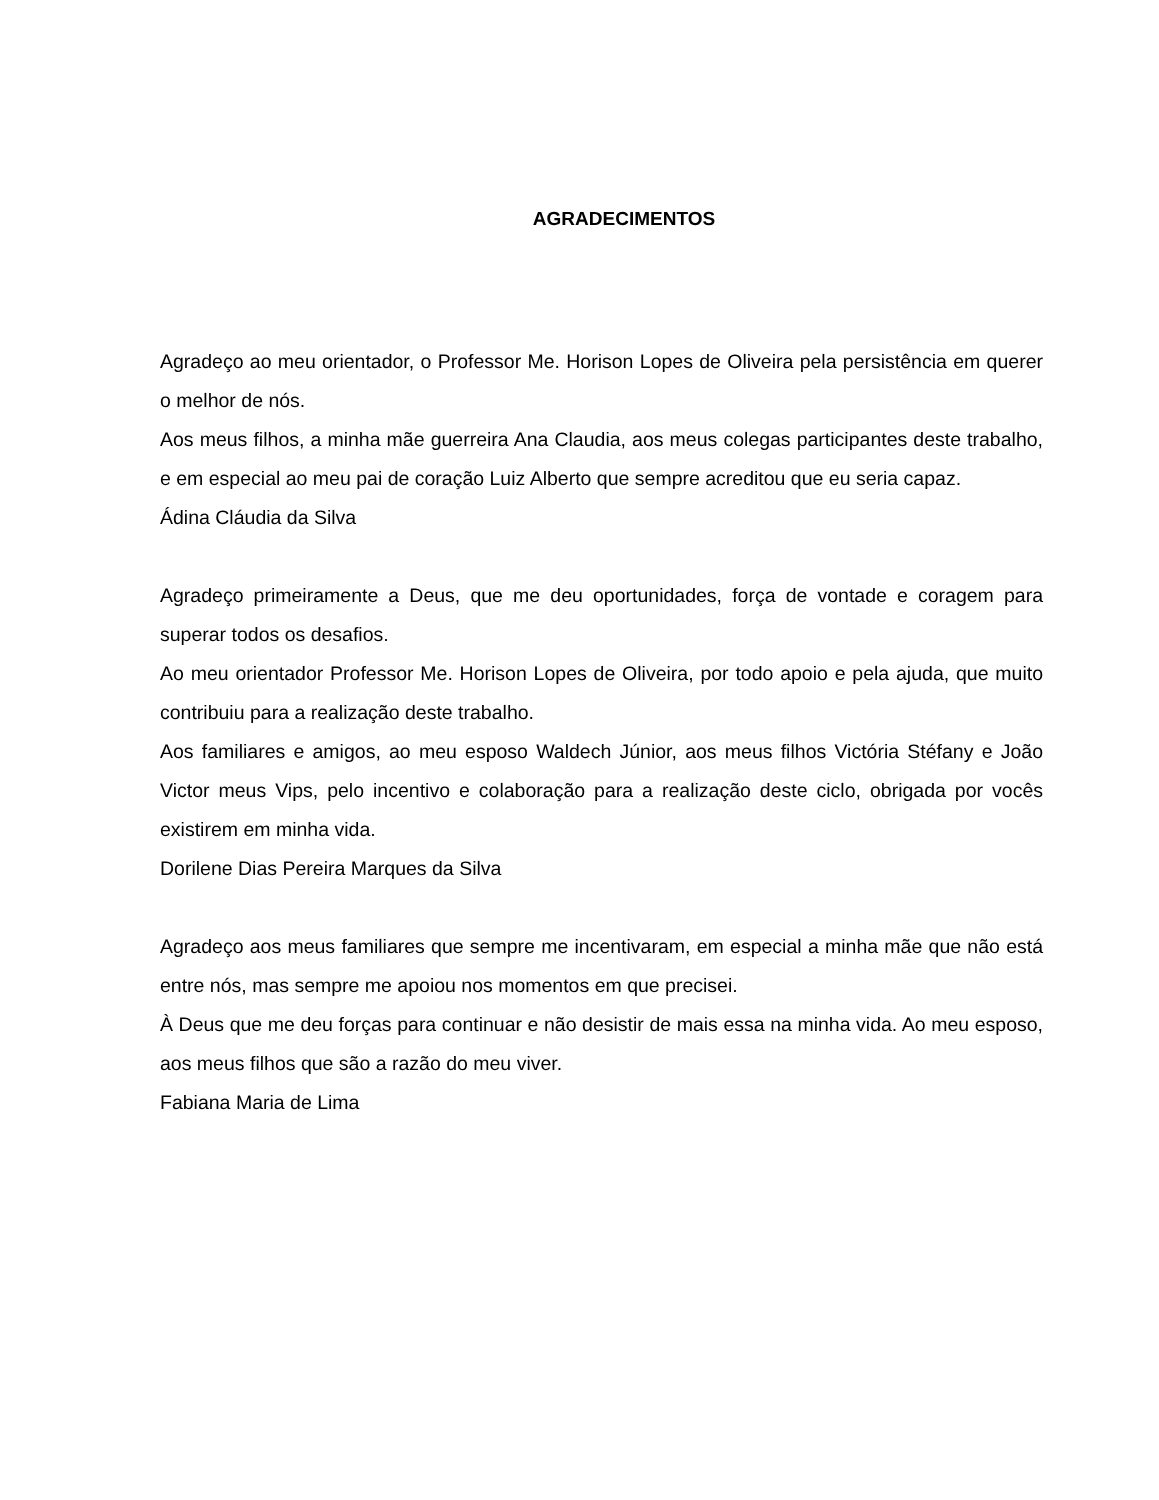AGRADECIMENTOS
Agradeço ao meu orientador, o Professor Me. Horison Lopes de Oliveira pela persistência em querer o melhor de nós.
Aos meus filhos, a minha mãe guerreira Ana Claudia, aos meus colegas participantes deste trabalho, e em especial ao meu pai de coração Luiz Alberto que sempre acreditou que eu seria capaz.
Ádina Cláudia da Silva
Agradeço primeiramente a Deus, que me deu oportunidades, força de vontade e coragem para superar todos os desafios.
Ao meu orientador Professor Me. Horison Lopes de Oliveira, por todo apoio e pela ajuda, que muito contribuiu para a realização deste trabalho.
Aos familiares e amigos, ao meu esposo Waldech Júnior, aos meus filhos Victória Stéfany e João Victor meus Vips, pelo incentivo e colaboração para a realização deste ciclo, obrigada por vocês existirem em minha vida.
Dorilene Dias Pereira Marques da Silva
Agradeço aos meus familiares que sempre me incentivaram, em especial a minha mãe que não está entre nós, mas sempre me apoiou nos momentos em que precisei.
À Deus que me deu forças para continuar e não desistir de mais essa na minha vida. Ao meu esposo, aos meus filhos que são a razão do meu viver.
Fabiana Maria de Lima